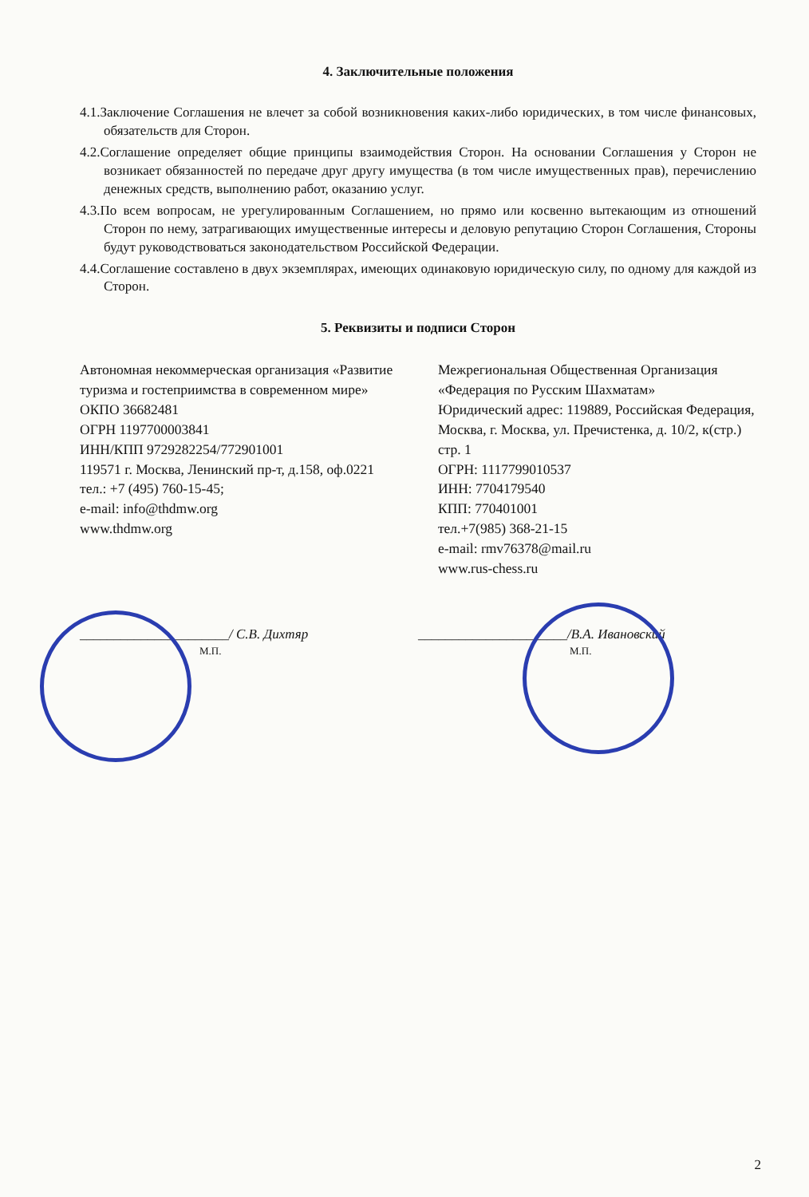4. Заключительные положения
4.1.Заключение Соглашения не влечет за собой возникновения каких-либо юридических, в том числе финансовых, обязательств для Сторон.
4.2.Соглашение определяет общие принципы взаимодействия Сторон. На основании Соглашения у Сторон не возникает обязанностей по передаче друг другу имущества (в том числе имущественных прав), перечислению денежных средств, выполнению работ, оказанию услуг.
4.3.По всем вопросам, не урегулированным Соглашением, но прямо или косвенно вытекающим из отношений Сторон по нему, затрагивающих имущественные интересы и деловую репутацию Сторон Соглашения, Стороны будут руководствоваться законодательством Российской Федерации.
4.4.Соглашение составлено в двух экземплярах, имеющих одинаковую юридическую силу, по одному для каждой из Сторон.
5. Реквизиты и подписи Сторон
Автономная некоммерческая организация «Развитие туризма и гостеприимства в современном мире»
ОКПО 36682481
ОГРН 1197700003841
ИНН/КПП 9729282254/772901001
119571 г. Москва, Ленинский пр-т, д.158, оф.0221
тел.: +7 (495) 760-15-45;
e-mail: info@thdmw.org
www.thdmw.org
Межрегиональная Общественная Организация «Федерация по Русским Шахматам»
Юридический адрес: 119889, Российская Федерация, Москва, г. Москва, ул. Пречистенка, д. 10/2, к(стр.) стр. 1
ОГРН: 1117799010537
ИНН: 7704179540
КПП: 770401001
тел.+7(985) 368-21-15
e-mail: rmv76378@mail.ru
www.rus-chess.ru
______________________/ С.В. Дихтяр
М.П.
______________________/В.А. Ивановский
М.П.
2